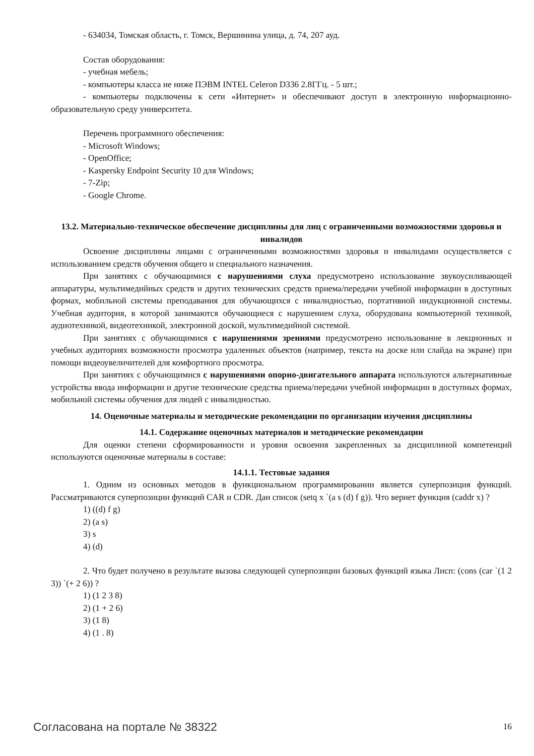- 634034, Томская область, г. Томск, Вершинина улица, д. 74, 207 ауд.
Состав оборудования:
- учебная мебель;
- компьютеры класса не ниже ПЭВМ INTEL Celeron D336 2.8ГГц. - 5 шт.;
- компьютеры подключены к сети «Интернет» и обеспечивают доступ в электронную информационно-образовательную среду университета.
Перечень программного обеспечения:
- Microsoft Windows;
- OpenOffice;
- Kaspersky Endpoint Security 10 для Windows;
- 7-Zip;
- Google Chrome.
13.2. Материально-техническое обеспечение дисциплины для лиц с ограниченными возможностями здоровья и инвалидов
Освоение дисциплины лицами с ограниченными возможностями здоровья и инвалидами осуществляется с использованием средств обучения общего и специального назначения.
При занятиях с обучающимися с нарушениями слуха предусмотрено использование звукоусиливающей аппаратуры, мультимедийных средств и других технических средств приема/передачи учебной информации в доступных формах, мобильной системы преподавания для обучающихся с инвалидностью, портативной индукционной системы. Учебная аудитория, в которой занимаются обучающиеся с нарушением слуха, оборудована компьютерной техникой, аудиотехникой, видеотехникой, электронной доской, мультимедийной системой.
При занятиях с обучающимися с нарушениями зрениями предусмотрено использование в лекционных и учебных аудиториях возможности просмотра удаленных объектов (например, текста на доске или слайда на экране) при помощи видеоувеличителей для комфортного просмотра.
При занятиях с обучающимися с нарушениями опорно-двигательного аппарата используются альтернативные устройства ввода информации и другие технические средства приема/передачи учебной информации в доступных формах, мобильной системы обучения для людей с инвалидностью.
14. Оценочные материалы и методические рекомендации по организации изучения дисциплины
14.1. Содержание оценочных материалов и методические рекомендации
Для оценки степени сформированности и уровня освоения закрепленных за дисциплиной компетенций используются оценочные материалы в составе:
14.1.1. Тестовые задания
1. Одним из основных методов в функциональном программировании является суперпозиция функций. Рассматриваются суперпозиции функций CAR и CDR. Дан список (setq x `(a s (d) f g)). Что вернет функция (caddr x) ?
1) ((d) f g)
2) (a s)
3) s
4) (d)
2. Что будет получено в результате вызова следующей суперпозиции базовых функций языка Лисп: (cons (car `(1 2 3)) `(+ 2 6)) ?
1) (1 2 3 8)
2) (1 + 2 6)
3) (1 8)
4) (1 . 8)
Согласована на портале № 38322 16